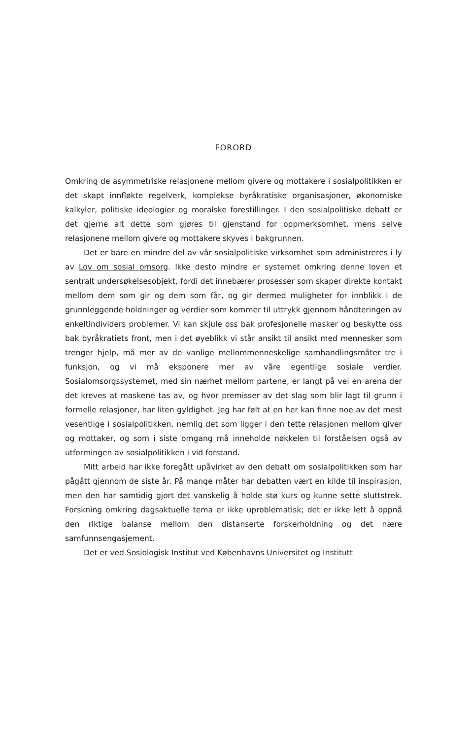FORORD
Omkring de asymmetriske relasjonene mellom givere og mottakere i sosial­politikken er det skapt innfløkte regelverk, komplekse byråkratiske organi­sasjoner, økonomiske kalkyler, politiske ideologier og moralske forestillin­ger. I den sosialpolitiske debatt er det gjerne alt dette som gjøres til gjenstand for oppmerksomhet, mens selve relasjonene mellom givere og mottakere skyves i bakgrunnen.
Det er bare en mindre del av vår sosialpolitiske virksomhet som admi­nistreres i ly av Lov om sosial omsorg. Ikke desto mindre er systemet omkring denne loven et sentralt undersøkelsesobjekt, fordi det innebærer prosesser som skaper direkte kontakt mellom dem som gir og dem som får, og gir dermed muligheter for innblikk i de grunnleggende holdninger og ver­dier som kommer til uttrykk gjennom håndteringen av enkeltindividers prob­lemer. Vi kan skjule oss bak profesjonelle masker og beskytte oss bak by­råkratiets front, men i det øyeblikk vi står ansikt til ansikt med mennesker som trenger hjelp, må mer av de vanlige mellommenneskelige samhandlings­måter tre i funksjon, og vi må eksponere mer av våre egentlige sosiale verdier. Sosialomsorgssystemet, med sin nærhet mellom partene, er langt på vei en arena der det kreves at maskene tas av, og hvor premisser av det slag som blir lagt til grunn i formelle relasjoner, har liten gyldighet. Jeg har følt at en her kan finne noe av det mest vesentlige i sosialpolitikken, nemlig det som ligger i den tette relasjonen mellom giver og mottaker, og som i siste om­gang må inneholde nøkkelen til forståelsen også av utformingen av sosialpoli­tikken i vid forstand.
Mitt arbeid har ikke foregått upåvirket av den debatt om sosialpolitikken som har pågått gjennom de siste år. På mange måter har debatten vært en kilde til inspirasjon, men den har samtidig gjort det vanskelig å holde stø kurs og kunne sette sluttstrek. Forskning omkring dagsaktuelle tema er ikke uproblematisk; det er ikke lett å oppnå den riktige balanse mellom den dis­tanserte forskerholdning og det nære samfunnsengasjement.
Det er ved Sosiologisk Institut ved Københavns Universitet og Institutt